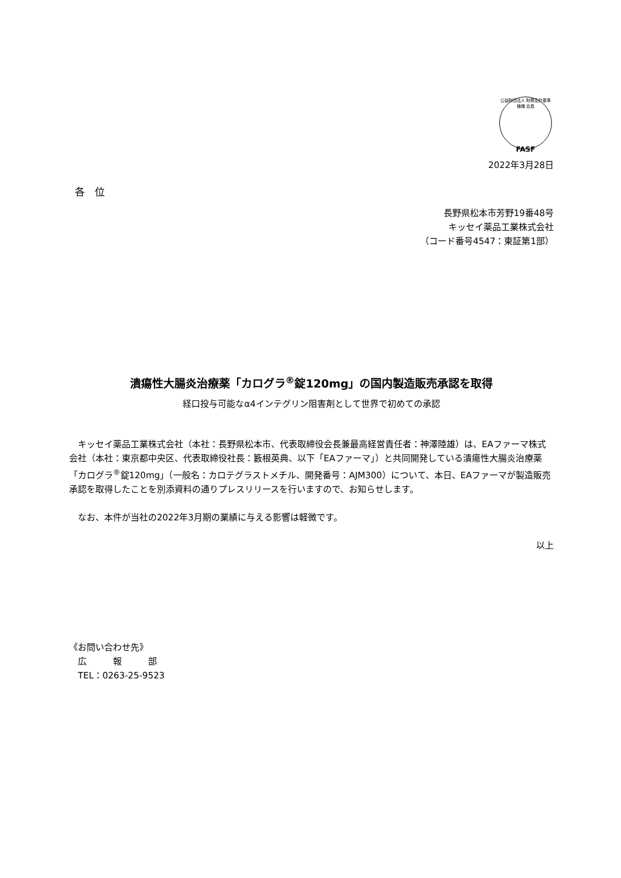公益財団法人 財務会計基準機構 会員
FASF
2022年3月28日
各　位
長野県松本市芳野19番48号
キッセイ薬品工業株式会社
（コード番号4547：東証第1部）
潰瘍性大腸炎治療薬「カログラ<sup>®</sup>錠120mg」の国内製造販売承認を取得
経口投与可能なα4インテグリン阻害剤として世界で初めての承認
　キッセイ薬品工業株式会社（本社：長野県松本市、代表取締役会長兼最高経営責任者：神澤陸雄）は、EAファーマ株式会社（本社：東京都中央区、代表取締役社長：籔根英典、以下「EAファーマ」）と共同開発している潰瘍性大腸炎治療薬「カログラ<sup>®</sup>錠120mg」（一般名：カロテグラストメチル、開発番号：AJM300）について、本日、EAファーマが製造販売承認を取得したことを別添資料の通りプレスリリースを行いますので、お知らせします。
　なお、本件が当社の2022年3月期の業績に与える影響は軽微です。
以上
《お問い合わせ先》
　広　　　報　　　部
　TEL：0263-25-9523